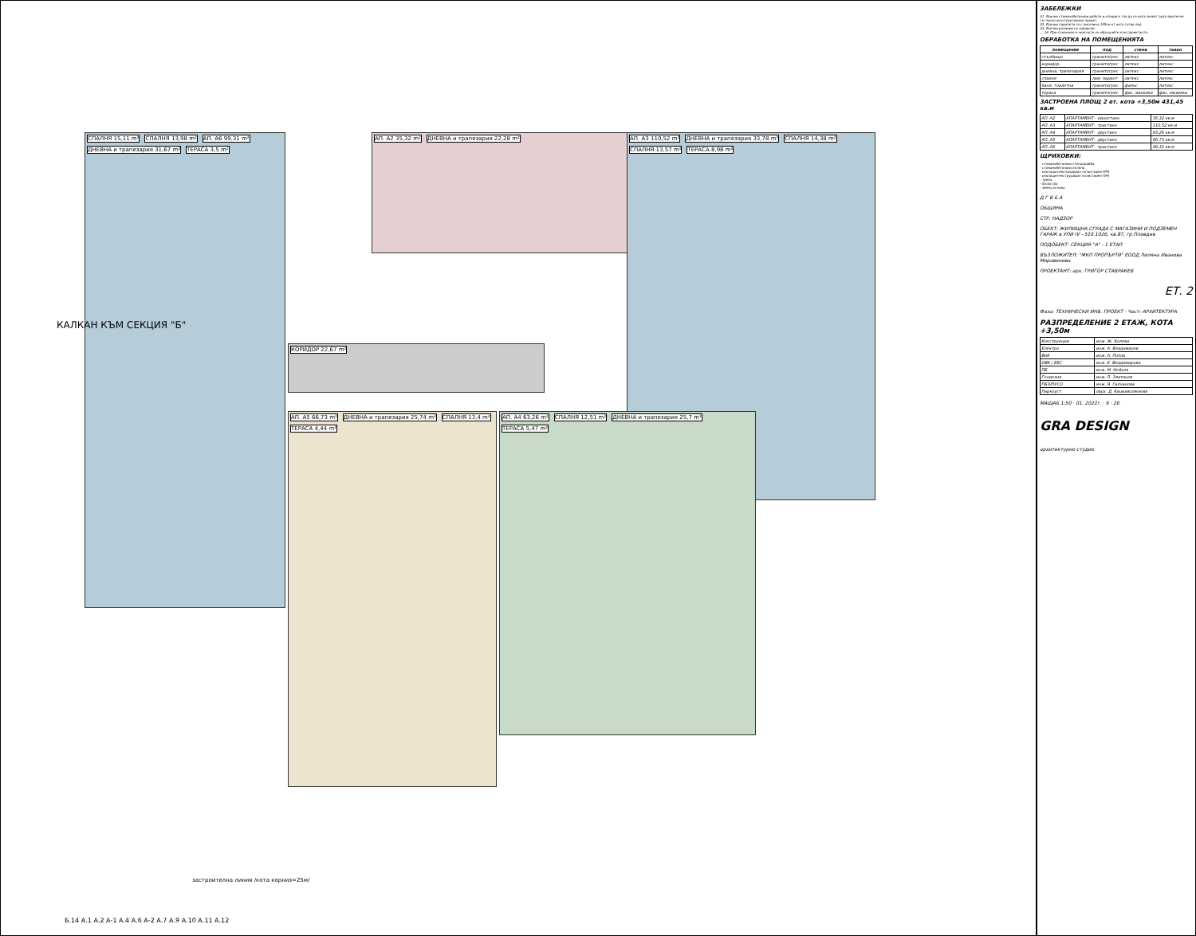СПАЛНЯ 15,11 m² СПАЛНЯ 13,98 m² АП. А6 99,31 m² ДНЕВНА и трапезария 31,67 m² ТЕРАСА 3,5 m²
АП. А2 35,32 m² ДНЕВНА и трапезария 22,28 m²
АП. А3 110,52 m² ДНЕВНА и трапезария 33,78 m² СПАЛНЯ 14,38 m² СПАЛНЯ 13,57 m² ТЕРАСА 8,98 m²
КОРИДОР 22,67 m²
АП. А5 66,73 m² ДНЕВНА и трапезария 25,74 m² СПАЛНЯ 13,4 m² ТЕРАСА 4,44 m²
АП. А4 63,26 m² СПАЛНЯ 12,51 m² ДНЕВНА и трапезария 25,7 m² ТЕРАСА 5,47 m²
КАЛКАН КЪМ СЕКЦИЯ "Б"
застроителна линия /кота корниз=25м/
Б.14 А.1 А.2 А-1 А.4 А.6 А-2 А.7 А.9 А.10 А.11 А.12
ЗАБЕЛЕЖКИ
01. Всички стоманобетонови работи и отвори в тях да се изпълняват задължително съгласно конструктивния проект.
02. Всички парапети са с височина 105см от кота готов под.
03. Всички размери са зидарски.
… 16. При съмнения и неясноти се обръщайте към проектанта.
ОБРАБОТКА НА ПОМЕЩЕНИЯТА
| помещение | под | стени | таван |
| --- | --- | --- | --- |
| стълбище | гранитогрес | латекс | латекс |
| коридор | гранитогрес | латекс | латекс |
| дневна, трапезария | гранитогрес | латекс | латекс |
| спалня | лам. паркет | латекс | латекс |
| баня, тоалетна | гранитогрес | фаянс | латекс |
| тераса | гранитогрес | фас. мазилка | фас. мазилка |
ЗАСТРОЕНА ПЛОЩ 2 ет. кота +3,50м 431,45 кв.м
| АП. А2 | АПАРТАМЕНТ - едностаен | 35,32 кв.м |
| АП. А3 | АПАРТАМЕНТ - тристаен | 110,52 кв.м |
| АП. А4 | АПАРТАМЕНТ - двустаен | 63,26 кв.м |
| АП. А5 | АПАРТАМЕНТ - двустаен | 66,73 кв.м |
| АП. А6 | АПАРТАМЕНТ - тристаен | 99,31 кв.м |
ЩРИХОВКИ:
- стоманобетонова стена/шайба
- стоманобетонова колона
- изолация-експандиран полистирен-EPS
- изолация-екструдиран полистирен-XPS
- трева
- баластра
- земна основа
Д Г В Б А
ОБЩИНА
СТР. НАДЗОР
ОБЕКТ: ЖИЛИЩНА СГРАДА С МАГАЗИНИ И ПОДЗЕМЕН ГАРАЖ в УПИ IV - 510.1026, кв.87, гр.Пловдив
ПОДОБЕКТ: СЕКЦИЯ "А" - 1 ЕТАП
ВЪЗЛОЖИТЕЛ: "МКП ПРОПЪРТИ" ЕООД Лиляна Иванова Моравенова
ПРОЕКТАНТ: арх. ГРИГОР СТАВРАКЕВ
ЕТ. 2
Фаза: ТЕХНИЧЕСКИ ИНВ. ПРОЕКТ · Част: АРХИТЕКТУРА
РАЗПРЕДЕЛЕНИЕ 2 ЕТАЖ, КОТА +3,50м
| Конструкции | инж. Ж. Колева |
| Електро | инж. А. Владимиров |
| ВиК | инж. А. Попов |
| ОВК / ЕЕС | инж. Е. Владимирова |
| ПБ | инж. М. Нейков |
| Геодезия | инж. П. Златанов |
| ПБЗ/ПУСО | инж. Я. Галчанова |
| Паркоуст. | ларх. Д. Кацкаволжиева |
МАЩАБ 1:50 · 01. 2022г. · 6 · 26
GRA DESIGN
архитектурно студио